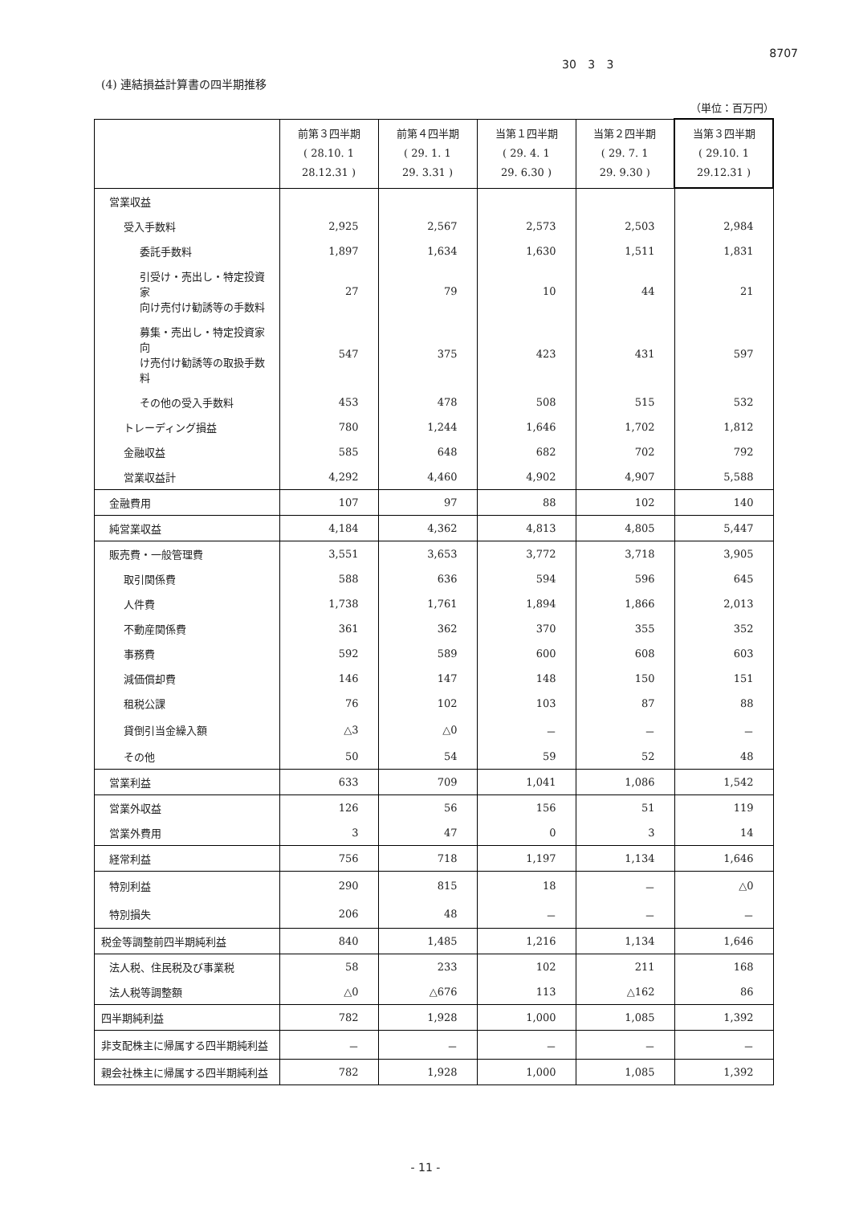8707
30 3 3
(4) 連結損益計算書の四半期推移
（単位：百万円）
| | 前第３四半期 ( 28.10. 1 28.12.31 ) | 前第４四半期 ( 29. 1. 1 29. 3.31 ) | 当第１四半期 ( 29. 4. 1 29. 6.30 ) | 当第２四半期 ( 29. 7. 1 29. 9.30 ) | 当第３四半期 ( 29.10. 1 29.12.31 ) |
| --- | --- | --- | --- | --- | --- |
| 営業収益 | | | | | |
| 受入手数料 | 2,925 | 2,567 | 2,573 | 2,503 | 2,984 |
| 委託手数料 | 1,897 | 1,634 | 1,630 | 1,511 | 1,831 |
| 引受け・売出し・特定投資家 向け売付け勧誘等の手数料 | 27 | 79 | 10 | 44 | 21 |
| 募集・売出し・特定投資家向 け売付け勧誘等の取扱手数料 | 547 | 375 | 423 | 431 | 597 |
| その他の受入手数料 | 453 | 478 | 508 | 515 | 532 |
| トレーディング損益 | 780 | 1,244 | 1,646 | 1,702 | 1,812 |
| 金融収益 | 585 | 648 | 682 | 702 | 792 |
| 営業収益計 | 4,292 | 4,460 | 4,902 | 4,907 | 5,588 |
| 金融費用 | 107 | 97 | 88 | 102 | 140 |
| 純営業収益 | 4,184 | 4,362 | 4,813 | 4,805 | 5,447 |
| 販売費・一般管理費 | 3,551 | 3,653 | 3,772 | 3,718 | 3,905 |
| 取引関係費 | 588 | 636 | 594 | 596 | 645 |
| 人件費 | 1,738 | 1,761 | 1,894 | 1,866 | 2,013 |
| 不動産関係費 | 361 | 362 | 370 | 355 | 352 |
| 事務費 | 592 | 589 | 600 | 608 | 603 |
| 減価償却費 | 146 | 147 | 148 | 150 | 151 |
| 租税公課 | 76 | 102 | 103 | 87 | 88 |
| 貸倒引当金繰入額 | △3 | △0 | － | － | － |
| その他 | 50 | 54 | 59 | 52 | 48 |
| 営業利益 | 633 | 709 | 1,041 | 1,086 | 1,542 |
| 営業外収益 | 126 | 56 | 156 | 51 | 119 |
| 営業外費用 | 3 | 47 | 0 | 3 | 14 |
| 経常利益 | 756 | 718 | 1,197 | 1,134 | 1,646 |
| 特別利益 | 290 | 815 | 18 | － | △0 |
| 特別損失 | 206 | 48 | － | － | － |
| 税金等調整前四半期純利益 | 840 | 1,485 | 1,216 | 1,134 | 1,646 |
| 法人税、住民税及び事業税 | 58 | 233 | 102 | 211 | 168 |
| 法人税等調整額 | △0 | △676 | 113 | △162 | 86 |
| 四半期純利益 | 782 | 1,928 | 1,000 | 1,085 | 1,392 |
| 非支配株主に帰属する四半期純利益 | － | － | － | － | － |
| 親会社株主に帰属する四半期純利益 | 782 | 1,928 | 1,000 | 1,085 | 1,392 |
- 11 -